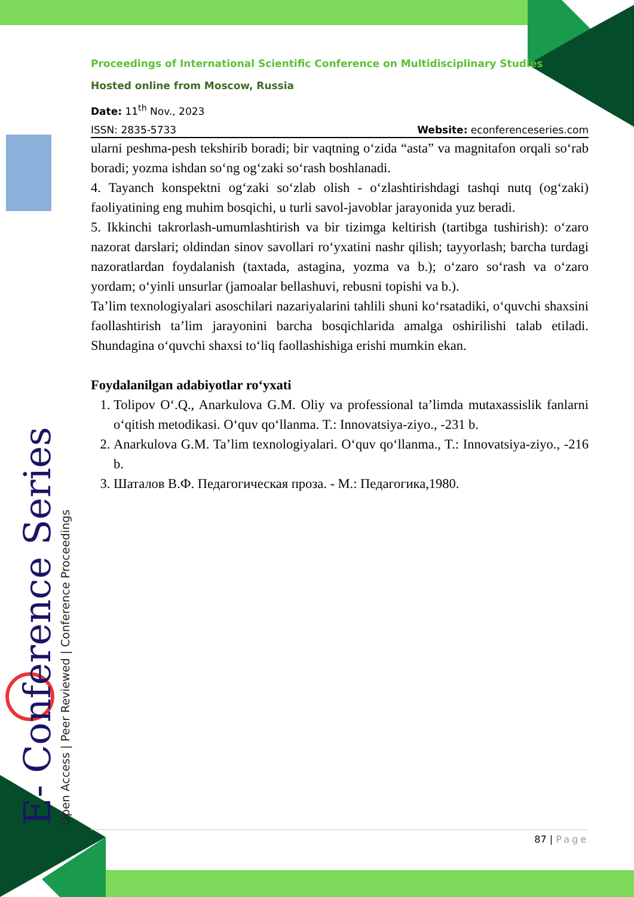E- Conference Series
Open Access | Peer Reviewed | Conference Proceedings
Proceedings of International Scientific Conference on Multidisciplinary Studies
Hosted online from Moscow, Russia
Date: 11<sup>th</sup> Nov., 2023
ISSN: 2835-5733 Website: econferenceseries.com
ularni peshma-pesh tekshirib boradi; bir vaqtning o‘zida “asta” va magnitafon orqali so‘rab boradi; yozma ishdan so‘ng og‘zaki so‘rash boshlanadi.
4. Tayanch konspektni og‘zaki so‘zlab olish - o‘zlashtirishdagi tashqi nutq (og‘zaki) faoliyatining eng muhim bosqichi, u turli savol-javoblar jarayonida yuz beradi.
5. Ikkinchi takrorlash-umumlashtirish va bir tizimga keltirish (tartibga tushirish): o‘zaro nazorat darslari; oldindan sinov savollari ro‘yxatini nashr qilish; tayyorlash; barcha turdagi nazoratlardan foydalanish (taxtada, astagina, yozma va b.); o‘zaro so‘rash va o‘zaro yordam; o‘yinli unsurlar (jamoalar bellashuvi, rebusni topishi va b.).
Ta’lim texnologiyalari asoschilari nazariyalarini tahlili shuni ko‘rsatadiki, o‘quvchi shaxsini faollashtirish ta’lim jarayonini barcha bosqichlarida amalga oshirilishi talab etiladi. Shundagina o‘quvchi shaxsi to‘liq faollashishiga erishi mumkin ekan.
Foydalanilgan adabiyotlar ro‘yxati
1. Tolipov O‘.Q., Anarkulova G.M. Oliy va professional ta’limda mutaxassislik fanlarni o‘qitish metodikasi. O‘quv qo‘llanma. T.: Innovatsiya-ziyo., -231 b.
2. Anarkulova G.M. Ta’lim texnologiyalari. O‘quv qo‘llanma., T.: Innovatsiya-ziyo., -216 b.
3. Шаталов В.Ф. Педагогическая проза. - М.: Педагогика,1980.
87 | Page